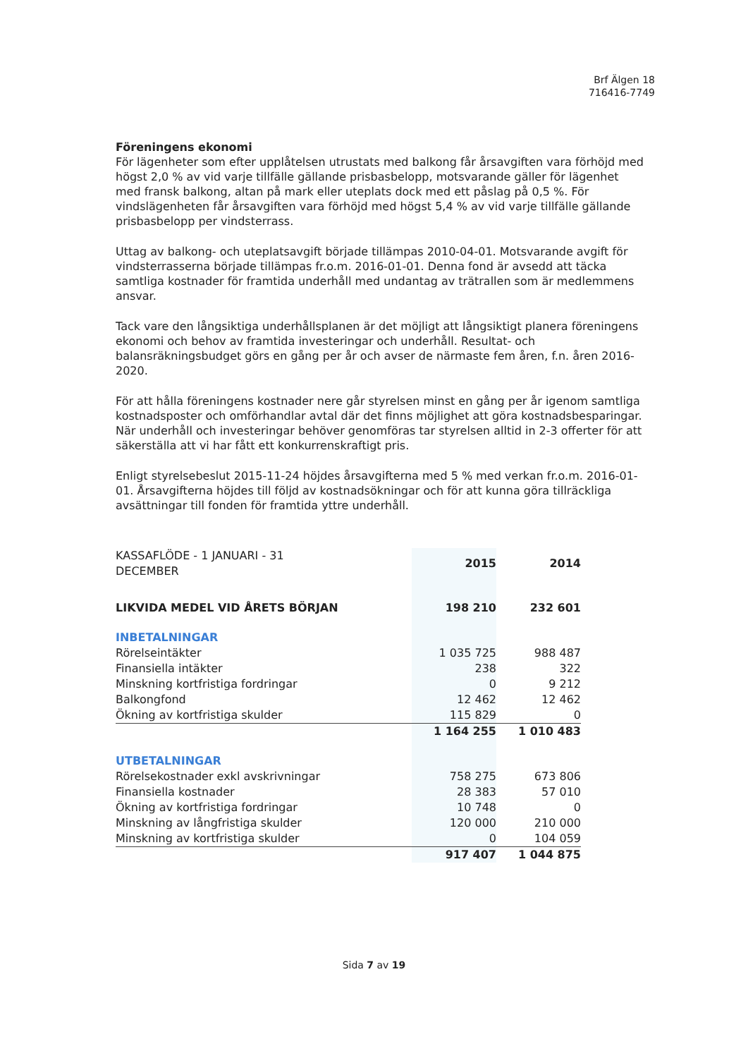Brf Älgen 18
716416-7749
Föreningens ekonomi
För lägenheter som efter upplåtelsen utrustats med balkong får årsavgiften vara förhöjd med högst 2,0 % av vid varje tillfälle gällande prisbasbelopp, motsvarande gäller för lägenhet med fransk balkong, altan på mark eller uteplats dock med ett påslag på 0,5 %. För vindslägenheten får årsavgiften vara förhöjd med högst 5,4 % av vid varje tillfälle gällande prisbasbelopp per vindsterrass.
Uttag av balkong- och uteplatsavgift började tillämpas 2010-04-01. Motsvarande avgift för vindsterrasserna började tillämpas fr.o.m. 2016-01-01. Denna fond är avsedd att täcka samtliga kostnader för framtida underhåll med undantag av trätrallen som är medlemmens ansvar.
Tack vare den långsiktiga underhållsplanen är det möjligt att långsiktigt planera föreningens ekonomi och behov av framtida investeringar och underhåll. Resultat- och balansräkningsbudget görs en gång per år och avser de närmaste fem åren, f.n. åren 2016-2020.
För att hålla föreningens kostnader nere går styrelsen minst en gång per år igenom samtliga kostnadsposter och omförhandlar avtal där det finns möjlighet att göra kostnadsbesparingar. När underhåll och investeringar behöver genomföras tar styrelsen alltid in 2-3 offerter för att säkerställa att vi har fått ett konkurrenskraftigt pris.
Enligt styrelsebeslut 2015-11-24 höjdes årsavgifterna med 5 % med verkan fr.o.m. 2016-01-01. Årsavgifterna höjdes till följd av kostnadsökningar och för att kunna göra tillräckliga avsättningar till fonden för framtida yttre underhåll.
| KASSAFLÖDE - 1 JANUARI - 31 DECEMBER | 2015 | 2014 |
| LIKVIDA MEDEL VID ÅRETS BÖRJAN | 198 210 | 232 601 |
| INBETALNINGAR | | |
| Rörelseintäkter | 1 035 725 | 988 487 |
| Finansiella intäkter | 238 | 322 |
| Minskning kortfristiga fordringar | 0 | 9 212 |
| Balkongfond | 12 462 | 12 462 |
| Ökning av kortfristiga skulder | 115 829 | 0 |
| | 1 164 255 | 1 010 483 |
| UTBETALNINGAR | | |
| Rörelsekostnader exkl avskrivningar | 758 275 | 673 806 |
| Finansiella kostnader | 28 383 | 57 010 |
| Ökning av kortfristiga fordringar | 10 748 | 0 |
| Minskning av långfristiga skulder | 120 000 | 210 000 |
| Minskning av kortfristiga skulder | 0 | 104 059 |
| | 917 407 | 1 044 875 |
Sida 7 av 19